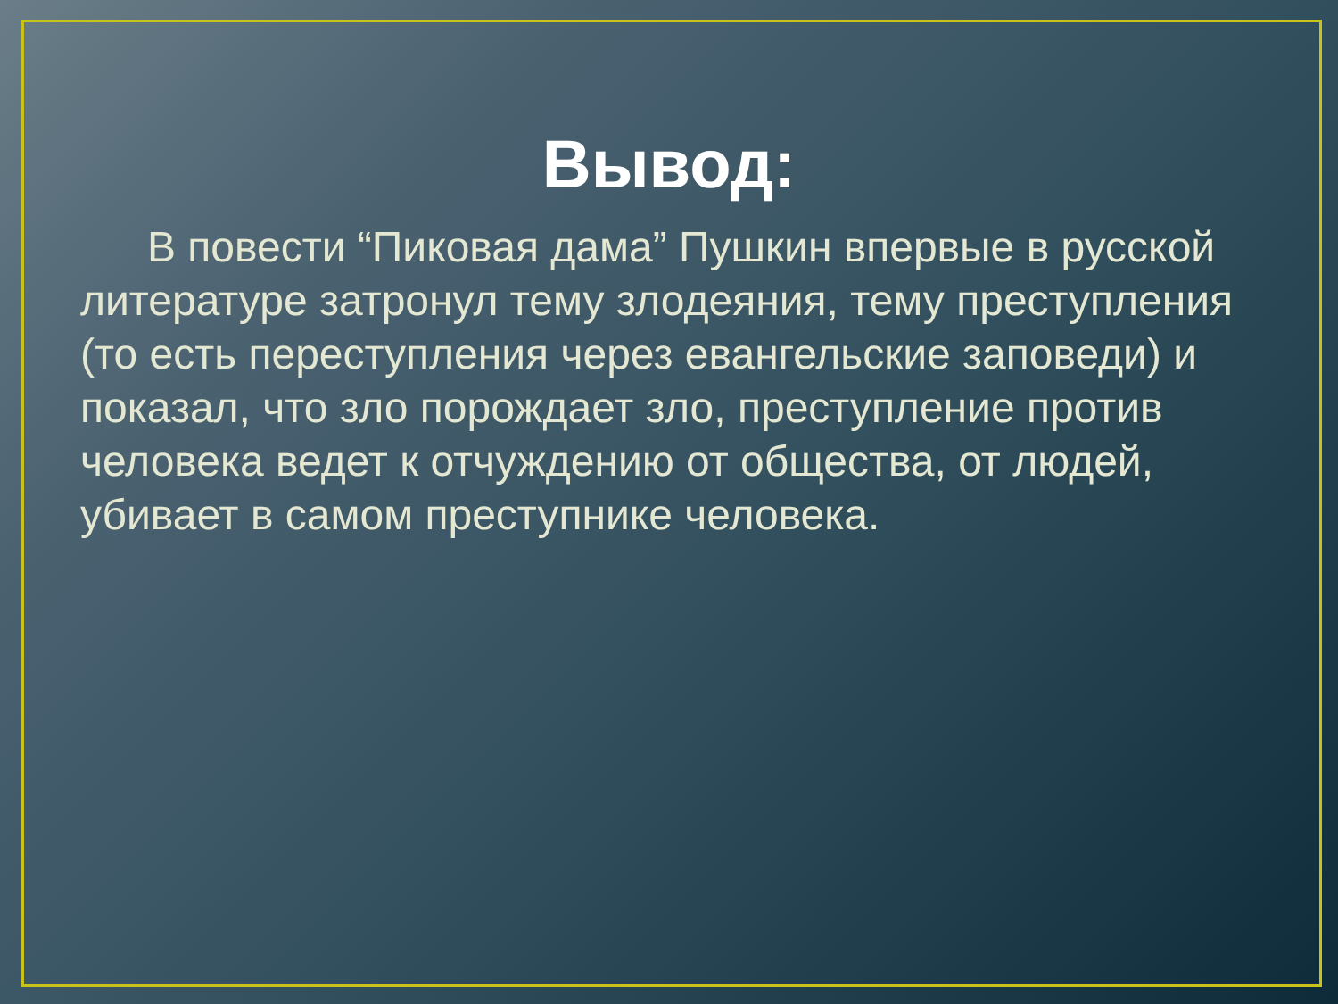Вывод:
В повести “Пиковая дама” Пушкин впервые в русской литературе затронул тему злодеяния, тему преступления (то есть переступления через евангельские заповеди) и показал, что зло порождает зло, преступление против человека ведет к отчуждению от общества, от людей, убивает в самом преступнике человека.